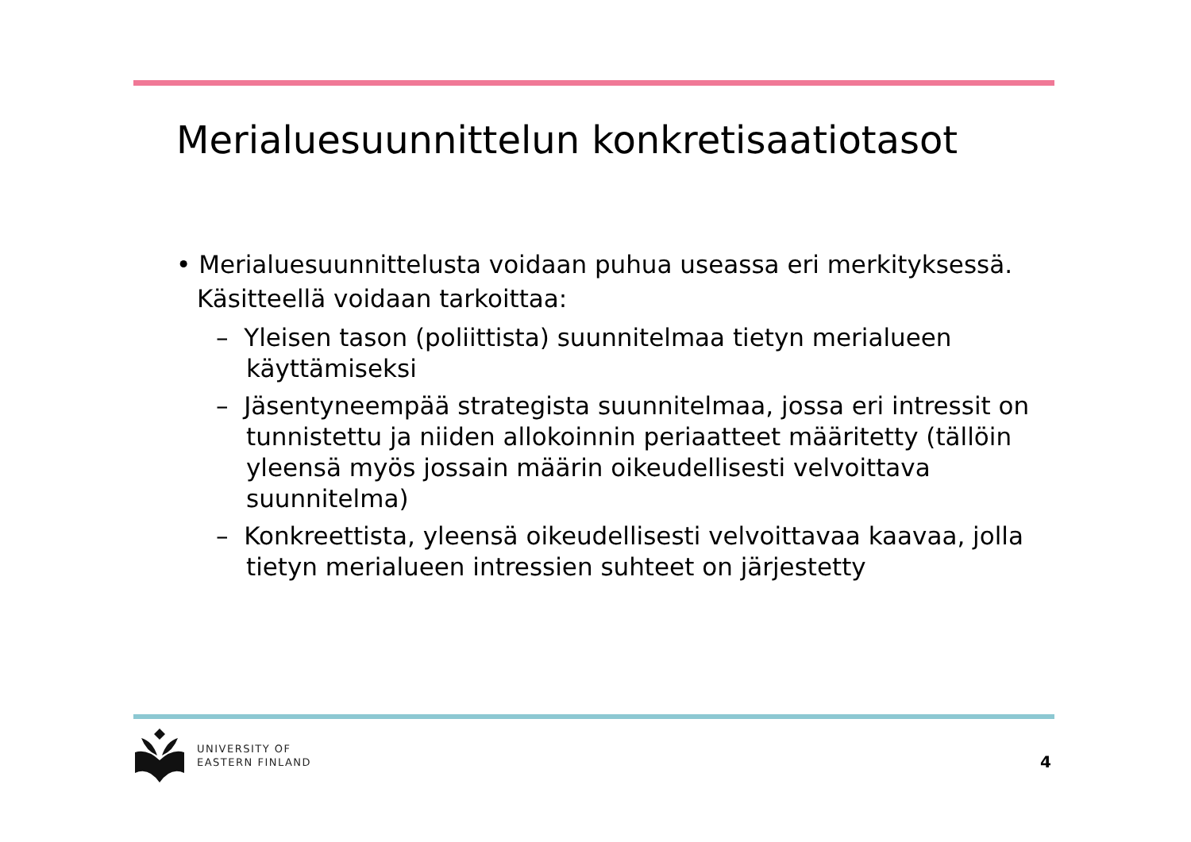Merialuesuunnittelun konkretisaatiotasot
• Merialuesuunnittelusta voidaan puhua useassa eri merkityksessä. Käsitteellä voidaan tarkoittaa:
– Yleisen tason (poliittista) suunnitelmaa tietyn merialueen käyttämiseksi
– Jäsentyneempää strategista suunnitelmaa, jossa eri intressit on tunnistettu ja niiden allokoinnin periaatteet määritetty (tällöin yleensä myös jossain määrin oikeudellisesti velvoittava suunnitelma)
– Konkreettista, yleensä oikeudellisesti velvoittavaa kaavaa, jolla tietyn merialueen intressien suhteet on järjestetty
UNIVERSITY OF
EASTERN FINLAND
4